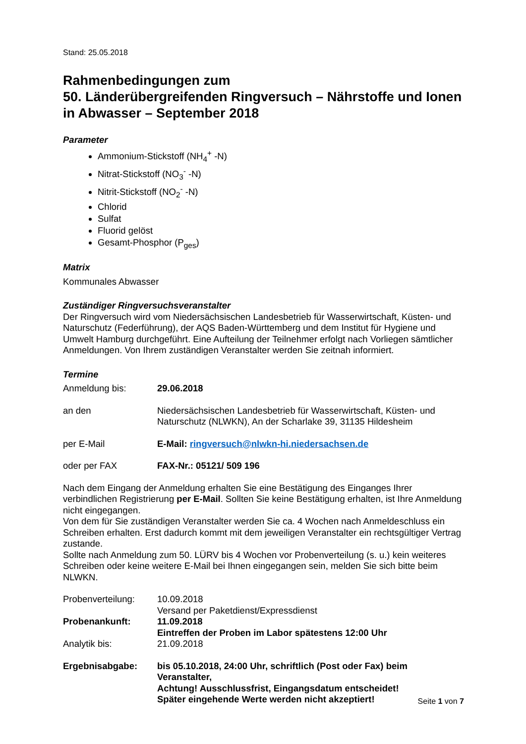Stand: 25.05.2018
Rahmenbedingungen zum
50. Länderübergreifenden Ringversuch – Nährstoffe und Ionen in Abwasser – September 2018
Parameter
Ammonium-Stickstoff (NH<sub>4</sub><sup>+</sup> -N)
Nitrat-Stickstoff (NO<sub>3</sub><sup>-</sup> -N)
Nitrit-Stickstoff (NO<sub>2</sub><sup>-</sup> -N)
Chlorid
Sulfat
Fluorid gelöst
Gesamt-Phosphor (P<sub>ges</sub>)
Matrix
Kommunales Abwasser
Zuständiger Ringversuchsveranstalter
Der Ringversuch wird vom Niedersächsischen Landesbetrieb für Wasserwirtschaft, Küsten- und Naturschutz (Federführung), der AQS Baden-Württemberg und dem Institut für Hygiene und Umwelt Hamburg durchgeführt. Eine Aufteilung der Teilnehmer erfolgt nach Vorliegen sämtlicher Anmeldungen. Von Ihrem zuständigen Veranstalter werden Sie zeitnah informiert.
Termine
Anmeldung bis: 29.06.2018
an den Niedersächsischen Landesbetrieb für Wasserwirtschaft, Küsten- und Naturschutz (NLWKN), An der Scharlake 39, 31135 Hildesheim
per E-Mail E-Mail: ringversuch@nlwkn-hi.niedersachsen.de
oder per FAX FAX-Nr.: 05121/ 509 196
Nach dem Eingang der Anmeldung erhalten Sie eine Bestätigung des Einganges Ihrer verbindlichen Registrierung per E-Mail. Sollten Sie keine Bestätigung erhalten, ist Ihre Anmeldung nicht eingegangen.
Von dem für Sie zuständigen Veranstalter werden Sie ca. 4 Wochen nach Anmeldeschluss ein Schreiben erhalten. Erst dadurch kommt mit dem jeweiligen Veranstalter ein rechtsgültiger Vertrag zustande.
Sollte nach Anmeldung zum 50. LÜRV bis 4 Wochen vor Probenverteilung (s. u.) kein weiteres Schreiben oder keine weitere E-Mail bei Ihnen eingegangen sein, melden Sie sich bitte beim NLWKN.
Probenverteilung: 10.09.2018
Versand per Paketdienst/Expressdienst
Probenankunft: 11.09.2018
Eintreffen der Proben im Labor spätestens 12:00 Uhr
Analytik bis: 21.09.2018
Ergebnisabgabe: bis 05.10.2018, 24:00 Uhr, schriftlich (Post oder Fax) beim Veranstalter,
Achtung! Ausschlussfrist, Eingangsdatum entscheidet!
Später eingehende Werte werden nicht akzeptiert!
Seite 1 von 7